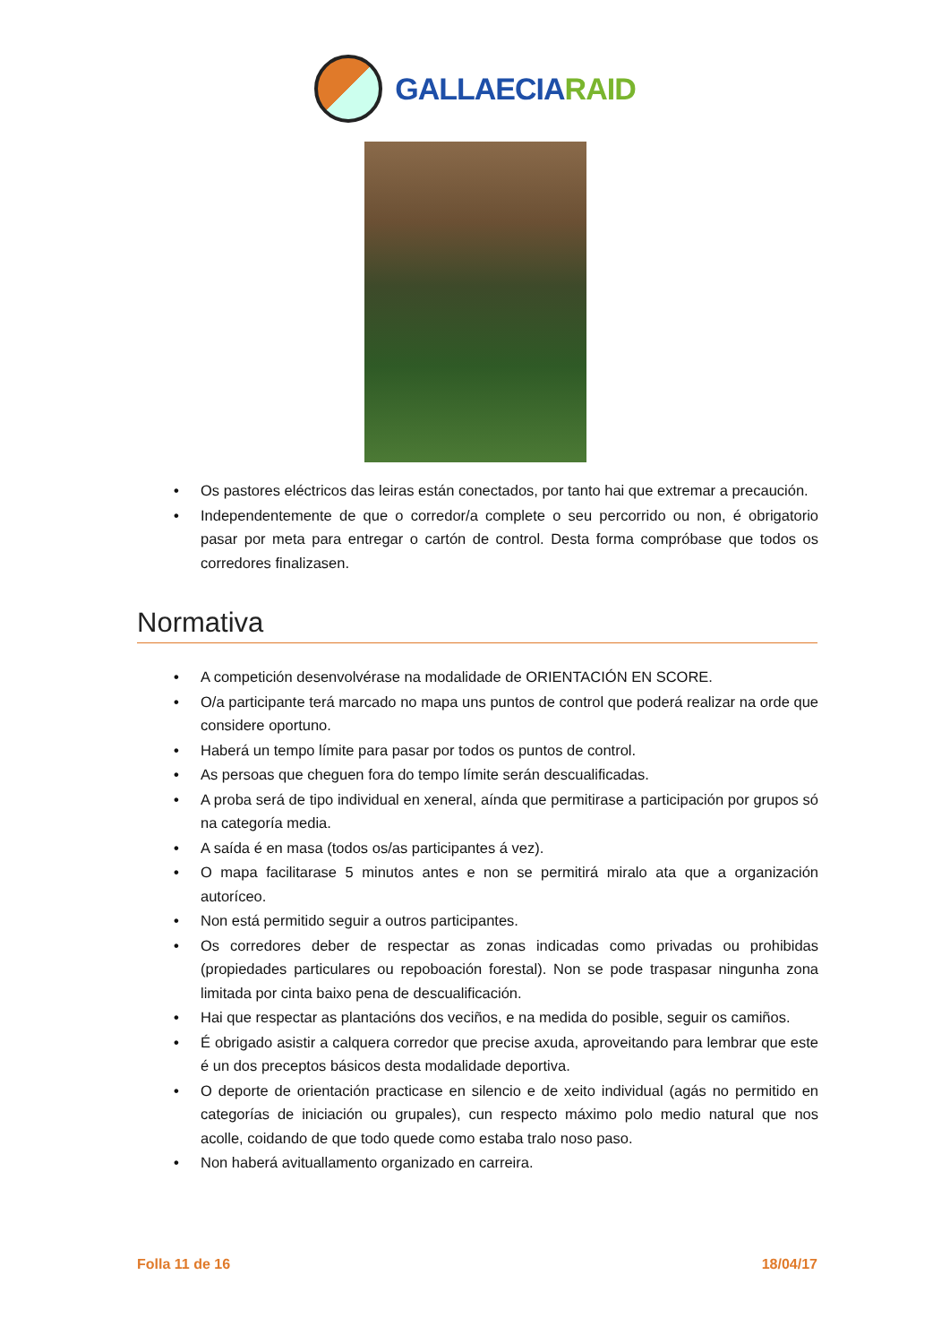GALLAECIARAID
• Os pastores eléctricos das leiras están conectados, por tanto hai que extremar a precaución.
• Independentemente de que o corredor/a complete o seu percorrido ou non, é obrigatorio pasar por meta para entregar o cartón de control. Desta forma compróbase que todos os corredores finalizasen.
Normativa
• A competición desenvolvérase na modalidade de ORIENTACIÓN EN SCORE.
• O/a participante terá marcado no mapa uns puntos de control que poderá realizar na orde que considere oportuno.
• Haberá un tempo límite para pasar por todos os puntos de control.
• As persoas que cheguen fora do tempo límite serán descualificadas.
• A proba será de tipo individual en xeneral, aínda que permitirase a participación por grupos só na categoría media.
• A saída é en masa (todos os/as participantes á vez).
• O mapa facilitarase 5 minutos antes e non se permitirá miralo ata que a organización autoríceo.
• Non está permitido seguir a outros participantes.
• Os corredores deber de respectar as zonas indicadas como privadas ou prohibidas (propiedades particulares ou repoboación forestal). Non se pode traspasar ningunha zona limitada por cinta baixo pena de descualificación.
• Hai que respectar as plantacións dos veciños, e na medida do posible, seguir os camiños.
• É obrigado asistir a calquera corredor que precise axuda, aproveitando para lembrar que este é un dos preceptos básicos desta modalidade deportiva.
• O deporte de orientación practicase en silencio e de xeito individual (agás no permitido en categorías de iniciación ou grupales), cun respecto máximo polo medio natural que nos acolle, coidando de que todo quede como estaba tralo noso paso.
• Non haberá avituallamento organizado en carreira.
Folla 11 de 16 18/04/17